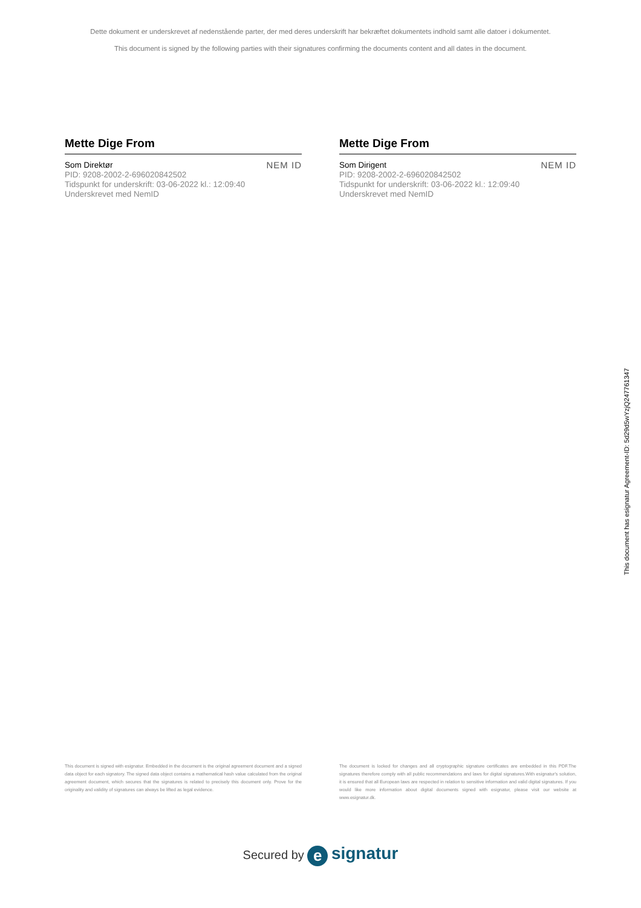Dette dokument er underskrevet af nedenstående parter, der med deres underskrift har bekræftet dokumentets indhold samt alle datoer i dokumentet.
This document is signed by the following parties with their signatures confirming the documents content and all dates in the document.
Mette Dige From
Som Direktør
PID: 9208-2002-2-696020842502
Tidspunkt for underskrift: 03-06-2022 kl.: 12:09:40
Underskrevet med NemID
NEM ID
Mette Dige From
Som Dirigent
PID: 9208-2002-2-696020842502
Tidspunkt for underskrift: 03-06-2022 kl.: 12:09:40
Underskrevet med NemID
NEM ID
This document is signed with esignatur. Embedded in the document is the original agreement document and a signed data object for each signatory. The signed data object contains a mathematical hash value calculated from the original agreement document, which secures that the signatures is related to precisely this document only. Prove for the originality and validity of signatures can always be lifted as legal evidence.
The document is locked for changes and all cryptographic signature certificates are embedded in this PDF.The signatures therefore comply with all public recommendations and laws for digital signatures.With esignatur's solution, it is ensured that all European laws are respected in relation to sensitive information and valid digital signatures. If you would like more information about digital documents signed with esignatur, please visit our website at www.esignatur.dk.
Secured by e signatur
This document has esignatur Agreement-ID: 5d29d5wYzjQ247761347